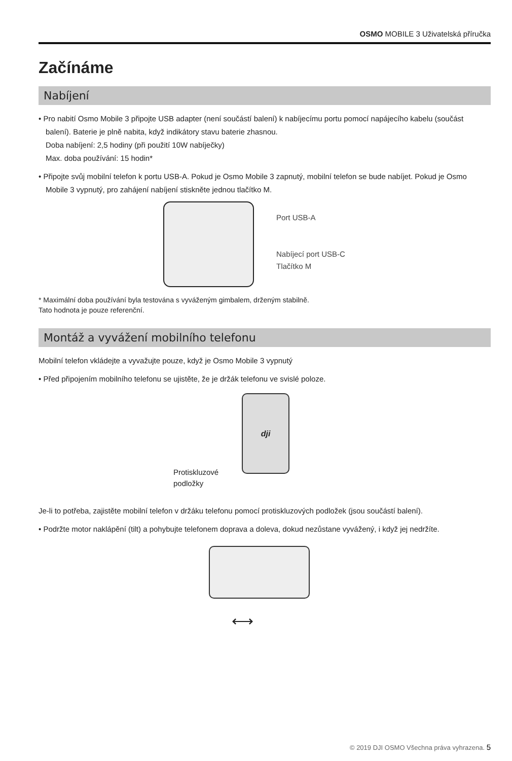OSMO MOBILE 3 Uživatelská příručka
Začínáme
Nabíjení
• Pro nabití Osmo Mobile 3 připojte USB adapter (není součástí balení) k nabíjecímu portu pomocí napájecího kabelu (součást balení). Baterie je plně nabita, když indikátory stavu baterie zhasnou.
Doba nabíjení: 2,5 hodiny (při použití 10W nabíječky)
Max. doba používání: 15 hodin*
• Připojte svůj mobilní telefon k portu USB-A. Pokud je Osmo Mobile 3 zapnutý, mobilní telefon se bude nabíjet. Pokud je Osmo Mobile 3 vypnutý, pro zahájení nabíjení stiskněte jednou tlačítko M.
Port USB-A
Nabíjecí port USB-C
Tlačítko M
* Maximální doba používání byla testována s vyváženým gimbalem, drženým stabilně.
Tato hodnota je pouze referenční.
Montáž a vyvážení mobilního telefonu
Mobilní telefon vkládejte a vyvažujte pouze, když je Osmo Mobile 3 vypnutý
• Před připojením mobilního telefonu se ujistěte, že je držák telefonu ve svislé poloze.
dji
Protiskluzové
podložky
Je-li to potřeba, zajistěte mobilní telefon v držáku telefonu pomocí protiskluzových podložek (jsou součástí balení).
• Podržte motor naklápění (tilt) a pohybujte telefonem doprava a doleva, dokud nezůstane vyvážený, i když jej nedržíte.
⟷
© 2019 DJI OSMO Všechna práva vyhrazena. 5